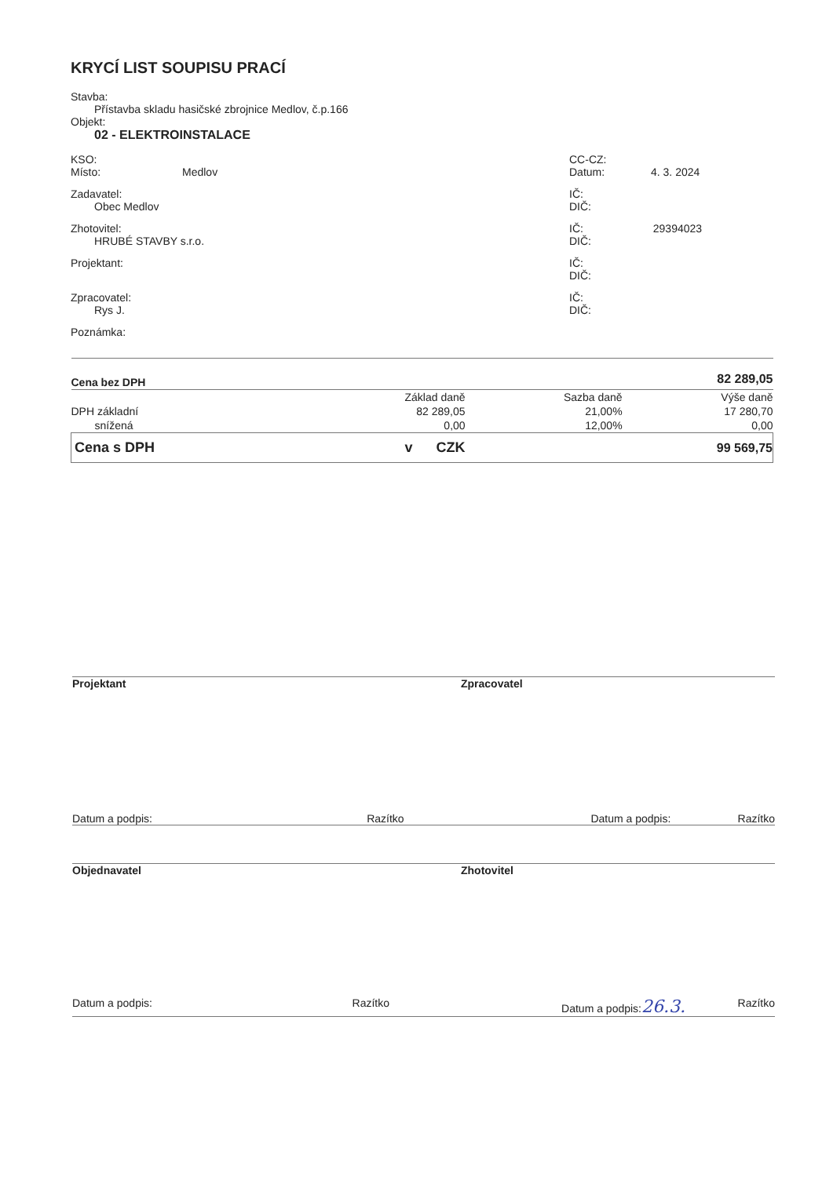KRYCÍ LIST SOUPISU PRACÍ
Stavba:
Přístavba skladu hasičské zbrojnice Medlov, č.p.166
Objekt:
02 - ELEKTROINSTALACE
KSO:
Místo: Medlov
CC-CZ:
Datum: 4. 3. 2024
Zadavatel:
Obec Medlov
IČ:
DIČ:
Zhotovitel:
HRUBÉ STAVBY s.r.o.
IČ: 29394023
DIČ:
Projektant: IČ:
DIČ:
Zpracovatel:
Rys J.
IČ:
DIČ:
Poznámka:
| Cena bez DPH | | | 82 289,05 |
| | Základ daně | Sazba daně | Výše daně |
| DPH základní | 82 289,05 | 21,00% | 17 280,70 |
| snížená | 0,00 | 12,00% | 0,00 |
| Cena s DPH | v CZK | | 99 569,75 |
Projektant Zpracovatel
Datum a podpis: Razítko Datum a podpis: Razítko
Objednavatel Zhotovitel
Datum a podpis: Razítko Datum a podpis:26.3. Razítko